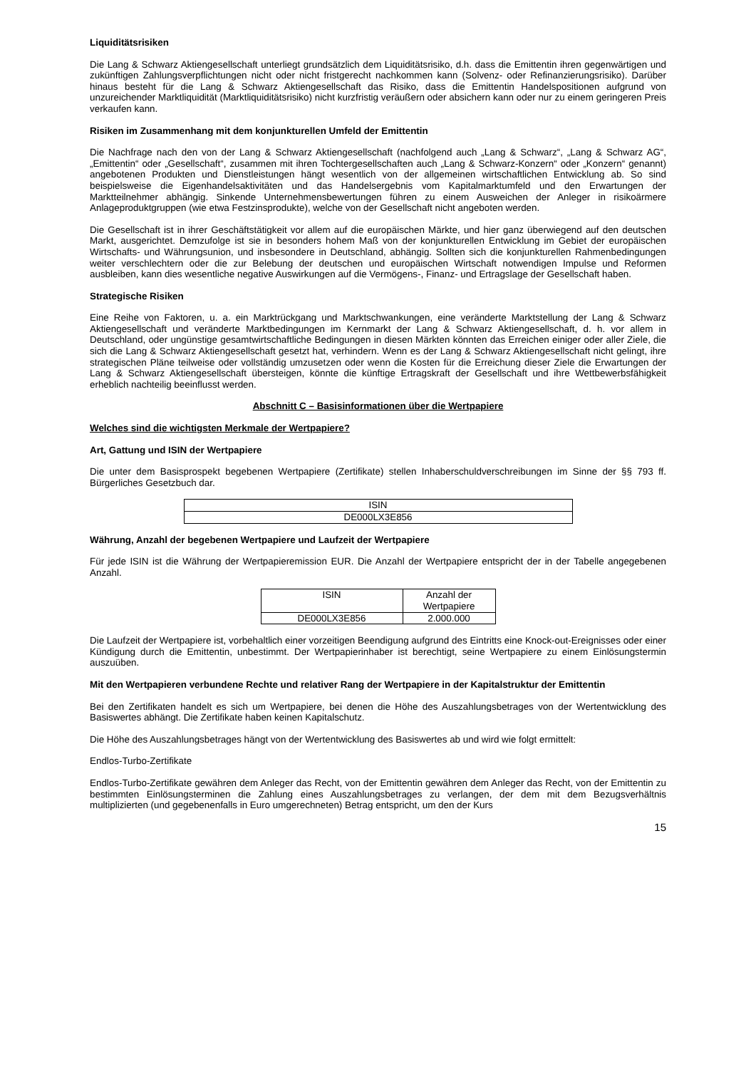Liquiditätsrisiken
Die Lang & Schwarz Aktiengesellschaft unterliegt grundsätzlich dem Liquiditätsrisiko, d.h. dass die Emittentin ihren gegenwärtigen und zukünftigen Zahlungsverpflichtungen nicht oder nicht fristgerecht nachkommen kann (Solvenz- oder Refinanzierungsrisiko). Darüber hinaus besteht für die Lang & Schwarz Aktiengesellschaft das Risiko, dass die Emittentin Handelspositionen aufgrund von unzureichender Marktliquidität (Marktliquiditätsrisiko) nicht kurzfristig veräußern oder absichern kann oder nur zu einem geringeren Preis verkaufen kann.
Risiken im Zusammenhang mit dem konjunkturellen Umfeld der Emittentin
Die Nachfrage nach den von der Lang & Schwarz Aktiengesellschaft (nachfolgend auch „Lang & Schwarz“, „Lang & Schwarz AG“, „Emittentin“ oder „Gesellschaft“, zusammen mit ihren Tochtergesellschaften auch „Lang & Schwarz-Konzern“ oder „Konzern“ genannt) angebotenen Produkten und Dienstleistungen hängt wesentlich von der allgemeinen wirtschaftlichen Entwicklung ab. So sind beispielsweise die Eigenhandelsaktivitäten und das Handelsergebnis vom Kapitalmarktumfeld und den Erwartungen der Marktteilnehmer abhängig. Sinkende Unternehmensbewertungen führen zu einem Ausweichen der Anleger in risikoärmere Anlageproduktgruppen (wie etwa Festzinsprodukte), welche von der Gesellschaft nicht angeboten werden.
Die Gesellschaft ist in ihrer Geschäftstätigkeit vor allem auf die europäischen Märkte, und hier ganz überwiegend auf den deutschen Markt, ausgerichtet. Demzufolge ist sie in besonders hohem Maß von der konjunkturellen Entwicklung im Gebiet der europäischen Wirtschafts- und Währungsunion, und insbesondere in Deutschland, abhängig. Sollten sich die konjunkturellen Rahmenbedingungen weiter verschlechtern oder die zur Belebung der deutschen und europäischen Wirtschaft notwendigen Impulse und Reformen ausbleiben, kann dies wesentliche negative Auswirkungen auf die Vermögens-, Finanz- und Ertragslage der Gesellschaft haben.
Strategische Risiken
Eine Reihe von Faktoren, u. a. ein Marktrückgang und Marktschwankungen, eine veränderte Marktstellung der Lang & Schwarz Aktiengesellschaft und veränderte Marktbedingungen im Kernmarkt der Lang & Schwarz Aktiengesellschaft, d. h. vor allem in Deutschland, oder ungünstige gesamtwirtschaftliche Bedingungen in diesen Märkten könnten das Erreichen einiger oder aller Ziele, die sich die Lang & Schwarz Aktiengesellschaft gesetzt hat, verhindern. Wenn es der Lang & Schwarz Aktiengesellschaft nicht gelingt, ihre strategischen Pläne teilweise oder vollständig umzusetzen oder wenn die Kosten für die Erreichung dieser Ziele die Erwartungen der Lang & Schwarz Aktiengesellschaft übersteigen, könnte die künftige Ertragskraft der Gesellschaft und ihre Wettbewerbsfähigkeit erheblich nachteilig beeinflusst werden.
Abschnitt C – Basisinformationen über die Wertpapiere
Welches sind die wichtigsten Merkmale der Wertpapiere?
Art, Gattung und ISIN der Wertpapiere
Die unter dem Basisprospekt begebenen Wertpapiere (Zertifikate) stellen Inhaberschuldverschreibungen im Sinne der §§ 793 ff. Bürgerliches Gesetzbuch dar.
| ISIN |
| --- |
| DE000LX3E856 |
Währung, Anzahl der begebenen Wertpapiere und Laufzeit der Wertpapiere
Für jede ISIN ist die Währung der Wertpapieremission EUR. Die Anzahl der Wertpapiere entspricht der in der Tabelle angegebenen Anzahl.
| ISIN | Anzahl der Wertpapiere |
| --- | --- |
| DE000LX3E856 | 2.000.000 |
Die Laufzeit der Wertpapiere ist, vorbehaltlich einer vorzeitigen Beendigung aufgrund des Eintritts eine Knock-out-Ereignisses oder einer Kündigung durch die Emittentin, unbestimmt. Der Wertpapierinhaber ist berechtigt, seine Wertpapiere zu einem Einlösungstermin auszuüben.
Mit den Wertpapieren verbundene Rechte und relativer Rang der Wertpapiere in der Kapitalstruktur der Emittentin
Bei den Zertifikaten handelt es sich um Wertpapiere, bei denen die Höhe des Auszahlungsbetrages von der Wertentwicklung des Basiswertes abhängt. Die Zertifikate haben keinen Kapitalschutz.
Die Höhe des Auszahlungsbetrages hängt von der Wertentwicklung des Basiswertes ab und wird wie folgt ermittelt:
Endlos-Turbo-Zertifikate
Endlos-Turbo-Zertifikate gewähren dem Anleger das Recht, von der Emittentin gewähren dem Anleger das Recht, von der Emittentin zu bestimmten Einlösungsterminen die Zahlung eines Auszahlungsbetrages zu verlangen, der dem mit dem Bezugsverhältnis multiplizierten (und gegebenenfalls in Euro umgerechneten) Betrag entspricht, um den der Kurs
15